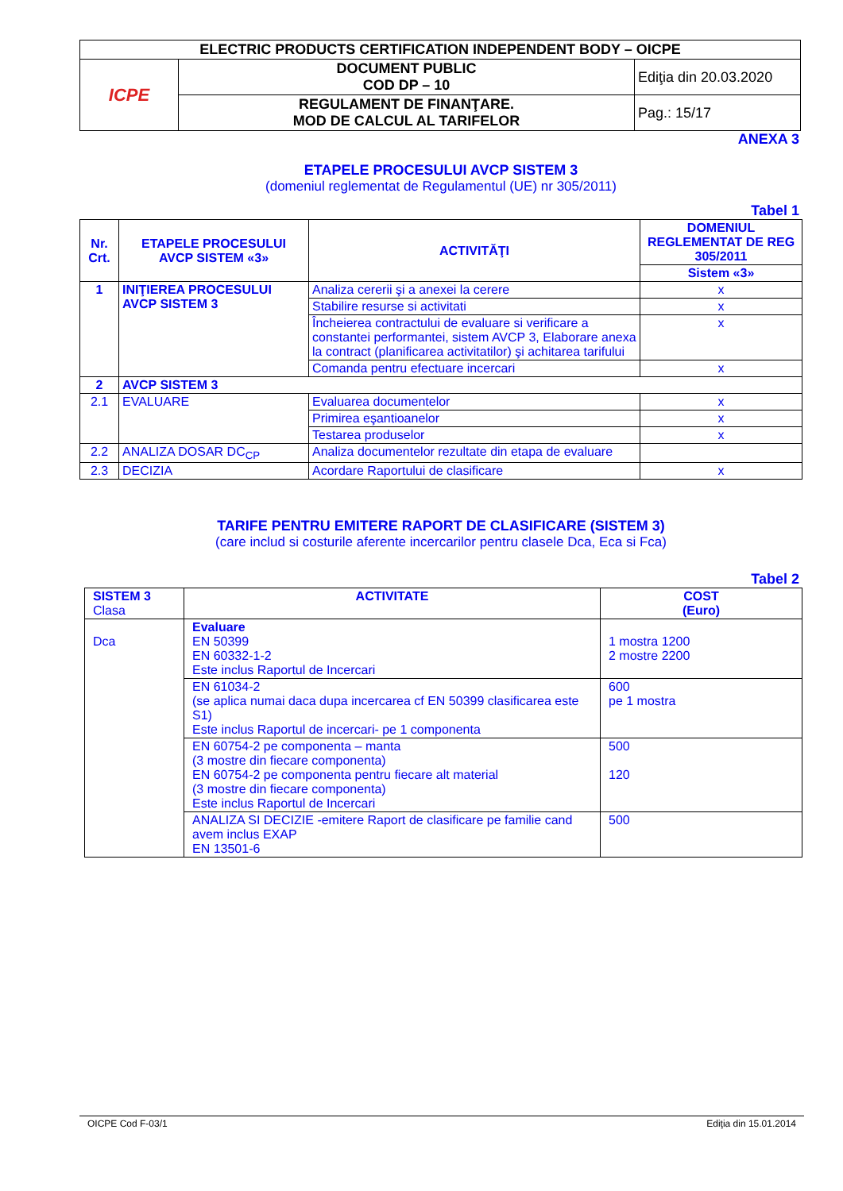| ELECTRIC PRODUCTS CERTIFICATION INDEPENDENT BODY – OICPE | | |
| ICPE | DOCUMENT PUBLIC COD DP – 10 | Ediţia din 20.03.2020 |
| | REGULAMENT DE FINANŢARE. MOD DE CALCUL AL TARIFELOR | Pag.: 15/17 |
ANEXA 3
ETAPELE PROCESULUI AVCP SISTEM 3
(domeniul reglementat de Regulamentul (UE) nr 305/2011)
Tabel 1
| Nr. Crt. | ETAPELE PROCESULUI AVCP SISTEM «3» | ACTIVITĂŢI | DOMENIUL REGLEMENTAT DE REG 305/2011 |
| --- | --- | --- | --- |
| | | | Sistem «3» |
| 1 | INIŢIEREA PROCESULUI AVCP SISTEM 3 | Analiza cererii şi a anexei la cerere | x |
| | | Stabilire resurse si activitati | x |
| | | Încheierea contractului de evaluare si verificare a constantei performantei, sistem AVCP 3, Elaborare anexa la contract (planificarea activitatilor) şi achitarea tarifului | x |
| | | Comanda pentru efectuare incercari | x |
| 2 | AVCP SISTEM 3 | | |
| 2.1 | EVALUARE | Evaluarea documentelor | x |
| | | Primirea eşantioanelor | x |
| | | Testarea produselor | x |
| 2.2 | ANALIZA DOSAR DC<sub>CP</sub> | Analiza documentelor rezultate din etapa de evaluare | |
| 2.3 | DECIZIA | Acordare Raportului de clasificare | x |
TARIFE PENTRU EMITERE RAPORT DE CLASIFICARE (SISTEM 3)
(care includ si costurile aferente incercarilor pentru clasele Dca, Eca si Fca)
Tabel 2
| SISTEM 3 Clasa | ACTIVITATE | COST (Euro) |
| Dca | Evaluare EN 50399 EN 60332-1-2 Este inclus Raportul de Incercari | 1 mostra 1200 2 mostre 2200 |
| | EN 61034-2 (se aplica numai daca dupa incercarea cf EN 50399 clasificarea este S1) Este inclus Raportul de incercari- pe 1 componenta | 600 pe 1 mostra |
| | EN 60754-2 pe componenta – manta (3 mostre din fiecare componenta) EN 60754-2 pe componenta pentru fiecare alt material (3 mostre din fiecare componenta) Este inclus Raportul de Incercari | 500 120 |
| | ANALIZA SI DECIZIE -emitere Raport de clasificare pe familie cand avem inclus EXAP EN 13501-6 | 500 |
OICPE Cod F-03/1 Ediţia din 15.01.2014